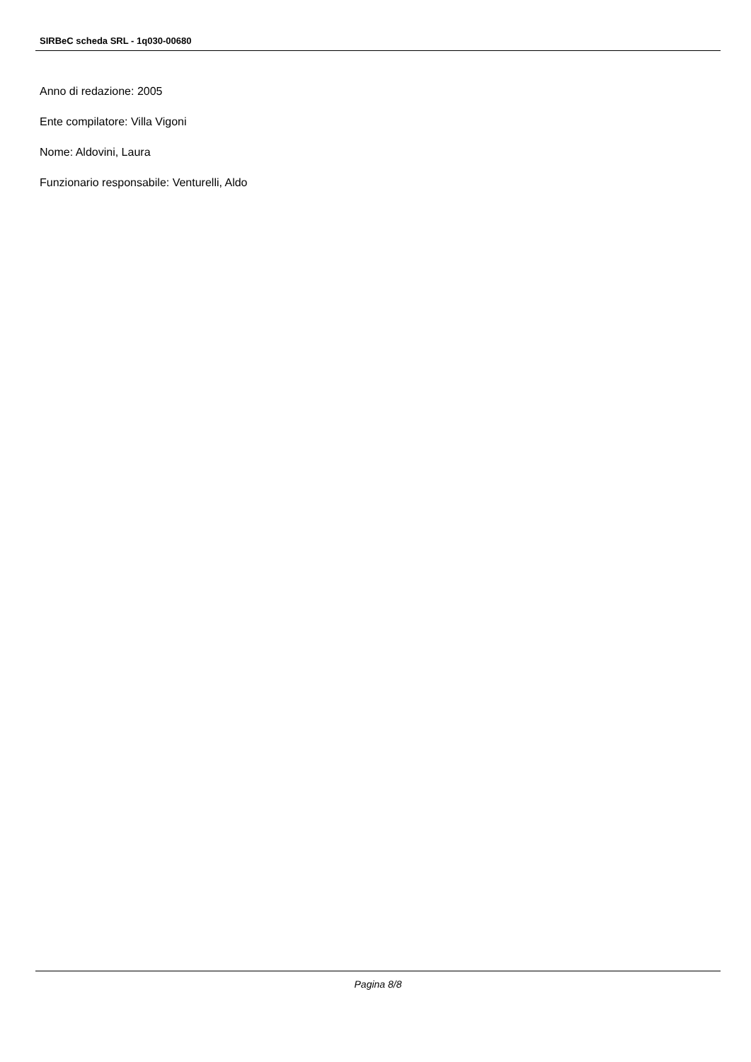SIRBeC scheda SRL - 1q030-00680
Anno di redazione: 2005
Ente compilatore: Villa Vigoni
Nome: Aldovini, Laura
Funzionario responsabile: Venturelli, Aldo
Pagina 8/8